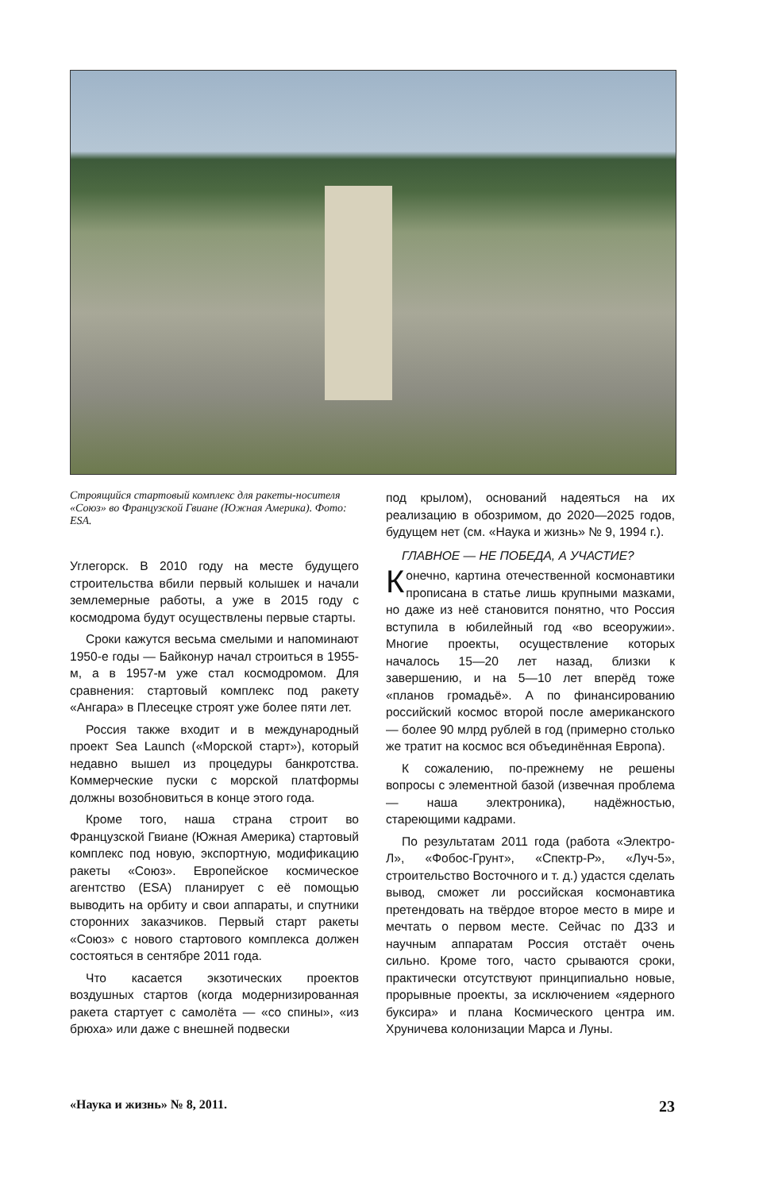Строящийся стартовый комплекс для ракеты-носителя «Союз» во Французской Гвиане (Южная Америка). Фото: ESA.
Углегорск. В 2010 году на месте будущего строительства вбили первый колышек и начали землемерные работы, а уже в 2015 году с космодрома будут осуществлены первые старты.
Сроки кажутся весьма смелыми и напоминают 1950-е годы — Байконур начал строиться в 1955-м, а в 1957-м уже стал космодромом. Для сравнения: стартовый комплекс под ракету «Ангара» в Плесецке строят уже более пяти лет.
Россия также входит и в международный проект Sea Launch («Морской старт»), который недавно вышел из процедуры банкротства. Коммерческие пуски с морской платформы должны возобновиться в конце этого года.
Кроме того, наша страна строит во Французской Гвиане (Южная Америка) стартовый комплекс под новую, экспортную, модификацию ракеты «Союз». Европейское космическое агентство (ESA) планирует с её помощью выводить на орбиту и свои аппараты, и спутники сторонних заказчиков. Первый старт ракеты «Союз» с нового стартового комплекса должен состояться в сентябре 2011 года.
Что касается экзотических проектов воздушных стартов (когда модернизированная ракета стартует с самолёта — «со спины», «из брюха» или даже с внешней подвески
под крылом), оснований надеяться на их реализацию в обозримом, до 2020—2025 годов, будущем нет (см. «Наука и жизнь» № 9, 1994 г.).
ГЛАВНОЕ — НЕ ПОБЕДА, А УЧАСТИЕ?
Конечно, картина отечественной космонавтики прописана в статье лишь крупными мазками, но даже из неё становится понятно, что Россия вступила в юбилейный год «во всеоружии». Многие проекты, осуществление которых началось 15—20 лет назад, близки к завершению, и на 5—10 лет вперёд тоже «планов громадьё». А по финансированию российский космос второй после американского — более 90 млрд рублей в год (примерно столько же тратит на космос вся объединённая Европа).
К сожалению, по-прежнему не решены вопросы с элементной базой (извечная проблема — наша электроника), надёжностью, стареющими кадрами.
По результатам 2011 года (работа «Электро-Л», «Фобос-Грунт», «Спектр-Р», «Луч-5», строительство Восточного и т. д.) удастся сделать вывод, сможет ли российская космонавтика претендовать на твёрдое второе место в мире и мечтать о первом месте. Сейчас по ДЗЗ и научным аппаратам Россия отстаёт очень сильно. Кроме того, часто срываются сроки, практически отсутствуют принципиально новые, прорывные проекты, за исключением «ядерного буксира» и плана Космического центра им. Хруничева колонизации Марса и Луны.
«Наука и жизнь» № 8, 2011. 23